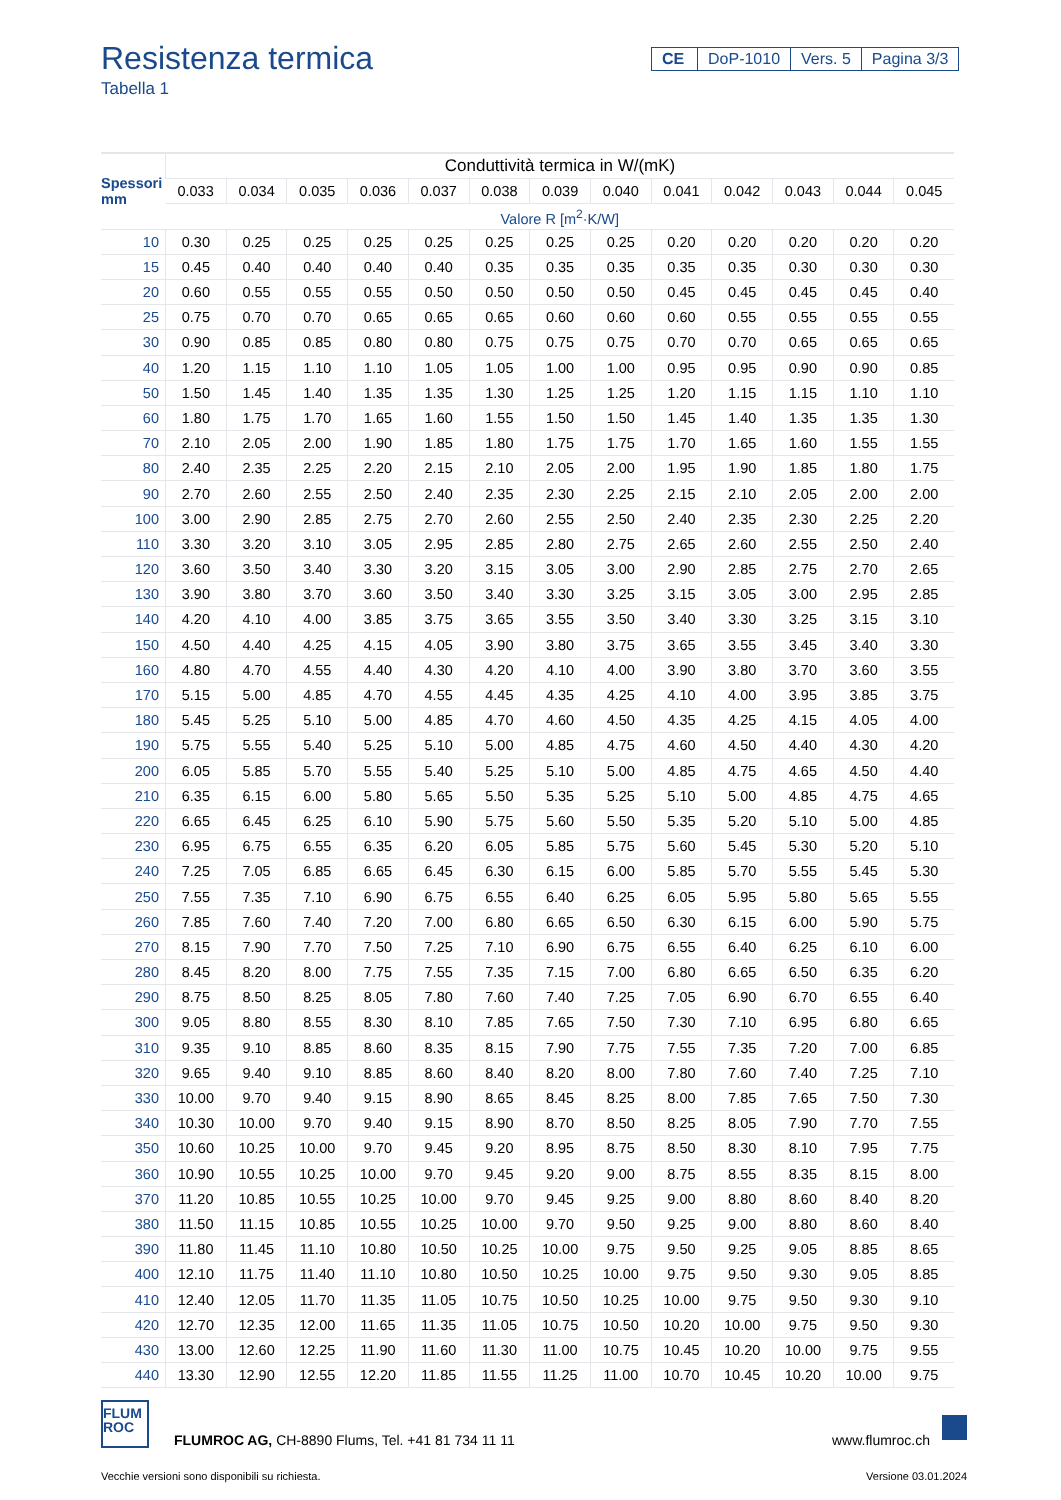Resistenza termica
Tabella 1
CE DoP-1010 Vers. 5 Pagina 3/3
| Spessori mm | Conduttività termica in W/(mK) | | | | | | | | | | | | |
| --- | --- | --- | --- | --- | --- | --- | --- | --- | --- | --- | --- | --- | --- |
| | 0.033 | 0.034 | 0.035 | 0.036 | 0.037 | 0.038 | 0.039 | 0.040 | 0.041 | 0.042 | 0.043 | 0.044 | 0.045 |
| | Valore R [m<sup>2</sup>·K/W] | | | | | | | | | | | | |
| 10 | 0.30 | 0.25 | 0.25 | 0.25 | 0.25 | 0.25 | 0.25 | 0.25 | 0.20 | 0.20 | 0.20 | 0.20 | 0.20 |
| 15 | 0.45 | 0.40 | 0.40 | 0.40 | 0.40 | 0.35 | 0.35 | 0.35 | 0.35 | 0.35 | 0.30 | 0.30 | 0.30 |
| 20 | 0.60 | 0.55 | 0.55 | 0.55 | 0.50 | 0.50 | 0.50 | 0.50 | 0.45 | 0.45 | 0.45 | 0.45 | 0.40 |
| 25 | 0.75 | 0.70 | 0.70 | 0.65 | 0.65 | 0.65 | 0.60 | 0.60 | 0.60 | 0.55 | 0.55 | 0.55 | 0.55 |
| 30 | 0.90 | 0.85 | 0.85 | 0.80 | 0.80 | 0.75 | 0.75 | 0.75 | 0.70 | 0.70 | 0.65 | 0.65 | 0.65 |
| 40 | 1.20 | 1.15 | 1.10 | 1.10 | 1.05 | 1.05 | 1.00 | 1.00 | 0.95 | 0.95 | 0.90 | 0.90 | 0.85 |
| 50 | 1.50 | 1.45 | 1.40 | 1.35 | 1.35 | 1.30 | 1.25 | 1.25 | 1.20 | 1.15 | 1.15 | 1.10 | 1.10 |
| 60 | 1.80 | 1.75 | 1.70 | 1.65 | 1.60 | 1.55 | 1.50 | 1.50 | 1.45 | 1.40 | 1.35 | 1.35 | 1.30 |
| 70 | 2.10 | 2.05 | 2.00 | 1.90 | 1.85 | 1.80 | 1.75 | 1.75 | 1.70 | 1.65 | 1.60 | 1.55 | 1.55 |
| 80 | 2.40 | 2.35 | 2.25 | 2.20 | 2.15 | 2.10 | 2.05 | 2.00 | 1.95 | 1.90 | 1.85 | 1.80 | 1.75 |
| 90 | 2.70 | 2.60 | 2.55 | 2.50 | 2.40 | 2.35 | 2.30 | 2.25 | 2.15 | 2.10 | 2.05 | 2.00 | 2.00 |
| 100 | 3.00 | 2.90 | 2.85 | 2.75 | 2.70 | 2.60 | 2.55 | 2.50 | 2.40 | 2.35 | 2.30 | 2.25 | 2.20 |
| 110 | 3.30 | 3.20 | 3.10 | 3.05 | 2.95 | 2.85 | 2.80 | 2.75 | 2.65 | 2.60 | 2.55 | 2.50 | 2.40 |
| 120 | 3.60 | 3.50 | 3.40 | 3.30 | 3.20 | 3.15 | 3.05 | 3.00 | 2.90 | 2.85 | 2.75 | 2.70 | 2.65 |
| 130 | 3.90 | 3.80 | 3.70 | 3.60 | 3.50 | 3.40 | 3.30 | 3.25 | 3.15 | 3.05 | 3.00 | 2.95 | 2.85 |
| 140 | 4.20 | 4.10 | 4.00 | 3.85 | 3.75 | 3.65 | 3.55 | 3.50 | 3.40 | 3.30 | 3.25 | 3.15 | 3.10 |
| 150 | 4.50 | 4.40 | 4.25 | 4.15 | 4.05 | 3.90 | 3.80 | 3.75 | 3.65 | 3.55 | 3.45 | 3.40 | 3.30 |
| 160 | 4.80 | 4.70 | 4.55 | 4.40 | 4.30 | 4.20 | 4.10 | 4.00 | 3.90 | 3.80 | 3.70 | 3.60 | 3.55 |
| 170 | 5.15 | 5.00 | 4.85 | 4.70 | 4.55 | 4.45 | 4.35 | 4.25 | 4.10 | 4.00 | 3.95 | 3.85 | 3.75 |
| 180 | 5.45 | 5.25 | 5.10 | 5.00 | 4.85 | 4.70 | 4.60 | 4.50 | 4.35 | 4.25 | 4.15 | 4.05 | 4.00 |
| 190 | 5.75 | 5.55 | 5.40 | 5.25 | 5.10 | 5.00 | 4.85 | 4.75 | 4.60 | 4.50 | 4.40 | 4.30 | 4.20 |
| 200 | 6.05 | 5.85 | 5.70 | 5.55 | 5.40 | 5.25 | 5.10 | 5.00 | 4.85 | 4.75 | 4.65 | 4.50 | 4.40 |
| 210 | 6.35 | 6.15 | 6.00 | 5.80 | 5.65 | 5.50 | 5.35 | 5.25 | 5.10 | 5.00 | 4.85 | 4.75 | 4.65 |
| 220 | 6.65 | 6.45 | 6.25 | 6.10 | 5.90 | 5.75 | 5.60 | 5.50 | 5.35 | 5.20 | 5.10 | 5.00 | 4.85 |
| 230 | 6.95 | 6.75 | 6.55 | 6.35 | 6.20 | 6.05 | 5.85 | 5.75 | 5.60 | 5.45 | 5.30 | 5.20 | 5.10 |
| 240 | 7.25 | 7.05 | 6.85 | 6.65 | 6.45 | 6.30 | 6.15 | 6.00 | 5.85 | 5.70 | 5.55 | 5.45 | 5.30 |
| 250 | 7.55 | 7.35 | 7.10 | 6.90 | 6.75 | 6.55 | 6.40 | 6.25 | 6.05 | 5.95 | 5.80 | 5.65 | 5.55 |
| 260 | 7.85 | 7.60 | 7.40 | 7.20 | 7.00 | 6.80 | 6.65 | 6.50 | 6.30 | 6.15 | 6.00 | 5.90 | 5.75 |
| 270 | 8.15 | 7.90 | 7.70 | 7.50 | 7.25 | 7.10 | 6.90 | 6.75 | 6.55 | 6.40 | 6.25 | 6.10 | 6.00 |
| 280 | 8.45 | 8.20 | 8.00 | 7.75 | 7.55 | 7.35 | 7.15 | 7.00 | 6.80 | 6.65 | 6.50 | 6.35 | 6.20 |
| 290 | 8.75 | 8.50 | 8.25 | 8.05 | 7.80 | 7.60 | 7.40 | 7.25 | 7.05 | 6.90 | 6.70 | 6.55 | 6.40 |
| 300 | 9.05 | 8.80 | 8.55 | 8.30 | 8.10 | 7.85 | 7.65 | 7.50 | 7.30 | 7.10 | 6.95 | 6.80 | 6.65 |
| 310 | 9.35 | 9.10 | 8.85 | 8.60 | 8.35 | 8.15 | 7.90 | 7.75 | 7.55 | 7.35 | 7.20 | 7.00 | 6.85 |
| 320 | 9.65 | 9.40 | 9.10 | 8.85 | 8.60 | 8.40 | 8.20 | 8.00 | 7.80 | 7.60 | 7.40 | 7.25 | 7.10 |
| 330 | 10.00 | 9.70 | 9.40 | 9.15 | 8.90 | 8.65 | 8.45 | 8.25 | 8.00 | 7.85 | 7.65 | 7.50 | 7.30 |
| 340 | 10.30 | 10.00 | 9.70 | 9.40 | 9.15 | 8.90 | 8.70 | 8.50 | 8.25 | 8.05 | 7.90 | 7.70 | 7.55 |
| 350 | 10.60 | 10.25 | 10.00 | 9.70 | 9.45 | 9.20 | 8.95 | 8.75 | 8.50 | 8.30 | 8.10 | 7.95 | 7.75 |
| 360 | 10.90 | 10.55 | 10.25 | 10.00 | 9.70 | 9.45 | 9.20 | 9.00 | 8.75 | 8.55 | 8.35 | 8.15 | 8.00 |
| 370 | 11.20 | 10.85 | 10.55 | 10.25 | 10.00 | 9.70 | 9.45 | 9.25 | 9.00 | 8.80 | 8.60 | 8.40 | 8.20 |
| 380 | 11.50 | 11.15 | 10.85 | 10.55 | 10.25 | 10.00 | 9.70 | 9.50 | 9.25 | 9.00 | 8.80 | 8.60 | 8.40 |
| 390 | 11.80 | 11.45 | 11.10 | 10.80 | 10.50 | 10.25 | 10.00 | 9.75 | 9.50 | 9.25 | 9.05 | 8.85 | 8.65 |
| 400 | 12.10 | 11.75 | 11.40 | 11.10 | 10.80 | 10.50 | 10.25 | 10.00 | 9.75 | 9.50 | 9.30 | 9.05 | 8.85 |
| 410 | 12.40 | 12.05 | 11.70 | 11.35 | 11.05 | 10.75 | 10.50 | 10.25 | 10.00 | 9.75 | 9.50 | 9.30 | 9.10 |
| 420 | 12.70 | 12.35 | 12.00 | 11.65 | 11.35 | 11.05 | 10.75 | 10.50 | 10.20 | 10.00 | 9.75 | 9.50 | 9.30 |
| 430 | 13.00 | 12.60 | 12.25 | 11.90 | 11.60 | 11.30 | 11.00 | 10.75 | 10.45 | 10.20 | 10.00 | 9.75 | 9.55 |
| 440 | 13.30 | 12.90 | 12.55 | 12.20 | 11.85 | 11.55 | 11.25 | 11.00 | 10.70 | 10.45 | 10.20 | 10.00 | 9.75 |
FLUM ROC
FLUMROC AG, CH-8890 Flums, Tel. +41 81 734 11 11
www.flumroc.ch
Vecchie versioni sono disponibili su richiesta. Versione 03.01.2024